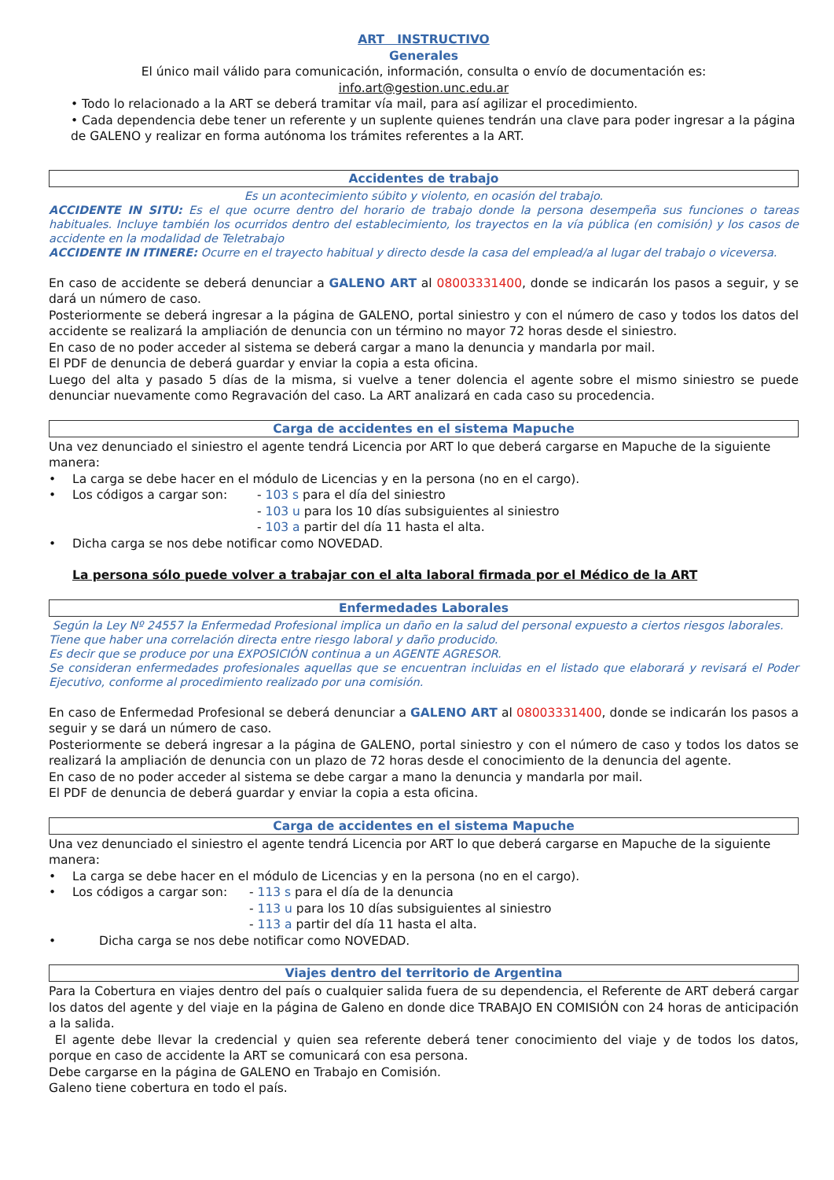ART INSTRUCTIVO
Generales
El único mail válido para comunicación, información, consulta o envío de documentación es:
info.art@gestion.unc.edu.ar
• Todo lo relacionado a la ART se deberá tramitar vía mail, para así agilizar el procedimiento.
• Cada dependencia debe tener un referente y un suplente quienes tendrán una clave para poder ingresar a la página de GALENO y realizar en forma autónoma los trámites referentes a la ART.
Accidentes de trabajo
Es un acontecimiento súbito y violento, en ocasión del trabajo.
ACCIDENTE IN SITU: Es el que ocurre dentro del horario de trabajo donde la persona desempeña sus funciones o tareas habituales. Incluye también los ocurridos dentro del establecimiento, los trayectos en la vía pública (en comisión) y los casos de accidente en la modalidad de Teletrabajo
ACCIDENTE IN ITINERE: Ocurre en el trayecto habitual y directo desde la casa del emplead/a al lugar del trabajo o viceversa.
En caso de accidente se deberá denunciar a GALENO ART al 08003331400, donde se indicarán los pasos a seguir, y se dará un número de caso.
Posteriormente se deberá ingresar a la página de GALENO, portal siniestro y con el número de caso y todos los datos del accidente se realizará la ampliación de denuncia con un término no mayor 72 horas desde el siniestro.
En caso de no poder acceder al sistema se deberá cargar a mano la denuncia y mandarla por mail.
El PDF de denuncia de deberá guardar y enviar la copia a esta oficina.
Luego del alta y pasado 5 días de la misma, si vuelve a tener dolencia el agente sobre el mismo siniestro se puede denunciar nuevamente como Regravación del caso. La ART analizará en cada caso su procedencia.
Carga de accidentes en el sistema Mapuche
Una vez denunciado el siniestro el agente tendrá Licencia por ART lo que deberá cargarse en Mapuche de la siguiente manera:
• La carga se debe hacer en el módulo de Licencias y en la persona (no en el cargo).
• Los códigos a cargar son: - 103 s para el día del siniestro
- 103 u para los 10 días subsiguientes al siniestro
- 103 a partir del día 11 hasta el alta.
• Dicha carga se nos debe notificar como NOVEDAD.
La persona sólo puede volver a trabajar con el alta laboral firmada por el Médico de la ART
Enfermedades Laborales
Según la Ley Nº 24557 la Enfermedad Profesional implica un daño en la salud del personal expuesto a ciertos riesgos laborales.
Tiene que haber una correlación directa entre riesgo laboral y daño producido.
Es decir que se produce por una EXPOSICIÓN continua a un AGENTE AGRESOR.
Se consideran enfermedades profesionales aquellas que se encuentran incluidas en el listado que elaborará y revisará el Poder Ejecutivo, conforme al procedimiento realizado por una comisión.
En caso de Enfermedad Profesional se deberá denunciar a GALENO ART al 08003331400, donde se indicarán los pasos a seguir y se dará un número de caso.
Posteriormente se deberá ingresar a la página de GALENO, portal siniestro y con el número de caso y todos los datos se realizará la ampliación de denuncia con un plazo de 72 horas desde el conocimiento de la denuncia del agente.
En caso de no poder acceder al sistema se debe cargar a mano la denuncia y mandarla por mail.
El PDF de denuncia de deberá guardar y enviar la copia a esta oficina.
Carga de accidentes en el sistema Mapuche
Una vez denunciado el siniestro el agente tendrá Licencia por ART lo que deberá cargarse en Mapuche de la siguiente manera:
• La carga se debe hacer en el módulo de Licencias y en la persona (no en el cargo).
• Los códigos a cargar son: - 113 s para el día de la denuncia
- 113 u para los 10 días subsiguientes al siniestro
- 113 a partir del día 11 hasta el alta.
• Dicha carga se nos debe notificar como NOVEDAD.
Viajes dentro del territorio de Argentina
Para la Cobertura en viajes dentro del país o cualquier salida fuera de su dependencia, el Referente de ART deberá cargar los datos del agente y del viaje en la página de Galeno en donde dice TRABAJO EN COMISIÓN con 24 horas de anticipación a la salida.
El agente debe llevar la credencial y quien sea referente deberá tener conocimiento del viaje y de todos los datos, porque en caso de accidente la ART se comunicará con esa persona.
Debe cargarse en la página de GALENO en Trabajo en Comisión.
Galeno tiene cobertura en todo el país.